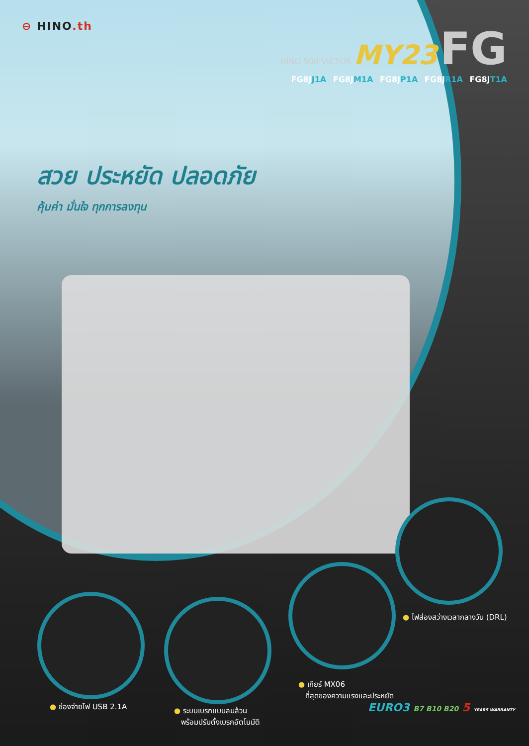⊖ HINO.th
HINO 500 VICTOR MY23 FG
FG8JJ1A FG8JM1A FG8JP1A FG8JR1A FG8JT1A
สวย ประหยัด ปลอดภัย
คุ้มค่า มั่นใจ ทุกการลงทุน
● ไฟส่องสว่างเวลากลางวัน (DRL)
● เกียร์ MX06
ที่สุดของความแรงและประหยัด
● ช่องจ่ายไฟ USB 2.1A
● ระบบเบรกแบบลมล้วน
พร้อมปรับตั้งเบรกอัตโนมัติ
EURO3 B7 B10 B20 5 YEARS WARRANTY